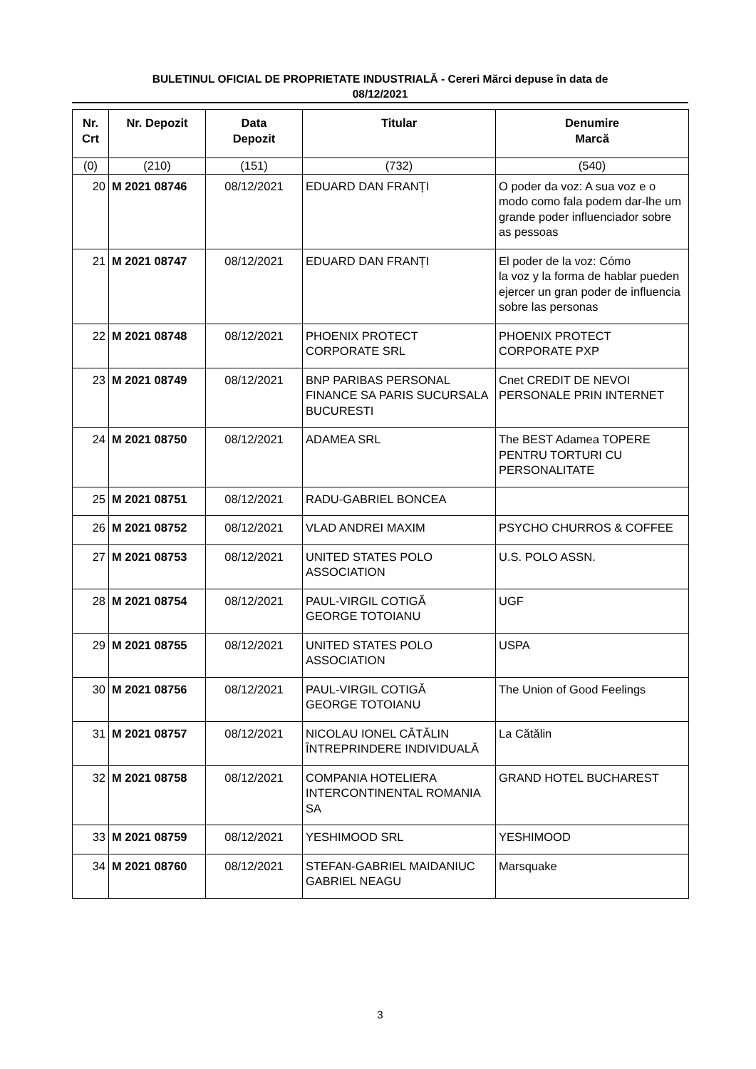BULETINUL OFICIAL DE PROPRIETATE INDUSTRIALĂ - Cereri Mărci depuse în data de
08/12/2021
| Nr. Crt | Nr. Depozit | Data Depozit | Titular | Denumire Marcă |
| --- | --- | --- | --- | --- |
| (0) | (210) | (151) | (732) | (540) |
| 20 | M 2021 08746 | 08/12/2021 | EDUARD DAN FRANȚI | O poder da voz: A sua voz e o modo como fala podem dar-lhe um grande poder influenciador sobre as pessoas |
| 21 | M 2021 08747 | 08/12/2021 | EDUARD DAN FRANȚI | El poder de la voz: Cómo la voz y la forma de hablar pueden ejercer un gran poder de influencia sobre las personas |
| 22 | M 2021 08748 | 08/12/2021 | PHOENIX PROTECT CORPORATE SRL | PHOENIX PROTECT CORPORATE PXP |
| 23 | M 2021 08749 | 08/12/2021 | BNP PARIBAS PERSONAL FINANCE SA PARIS SUCURSALA BUCURESTI | Cnet CREDIT DE NEVOI PERSONALE PRIN INTERNET |
| 24 | M 2021 08750 | 08/12/2021 | ADAMEA SRL | The BEST Adamea TOPERE PENTRU TORTURI CU PERSONALITATE |
| 25 | M 2021 08751 | 08/12/2021 | RADU-GABRIEL BONCEA | |
| 26 | M 2021 08752 | 08/12/2021 | VLAD ANDREI MAXIM | PSYCHO CHURROS & COFFEE |
| 27 | M 2021 08753 | 08/12/2021 | UNITED STATES POLO ASSOCIATION | U.S. POLO ASSN. |
| 28 | M 2021 08754 | 08/12/2021 | PAUL-VIRGIL COTIGĂ GEORGE TOTOIANU | UGF |
| 29 | M 2021 08755 | 08/12/2021 | UNITED STATES POLO ASSOCIATION | USPA |
| 30 | M 2021 08756 | 08/12/2021 | PAUL-VIRGIL COTIGĂ GEORGE TOTOIANU | The Union of Good Feelings |
| 31 | M 2021 08757 | 08/12/2021 | NICOLAU IONEL CĂTĂLIN ÎNTREPRINDERE INDIVIDUALĂ | La Cătălin |
| 32 | M 2021 08758 | 08/12/2021 | COMPANIA HOTELIERA INTERCONTINENTAL ROMANIA SA | GRAND HOTEL BUCHAREST |
| 33 | M 2021 08759 | 08/12/2021 | YESHIMOOD SRL | YESHIMOOD |
| 34 | M 2021 08760 | 08/12/2021 | STEFAN-GABRIEL MAIDANIUC GABRIEL NEAGU | Marsquake |
3